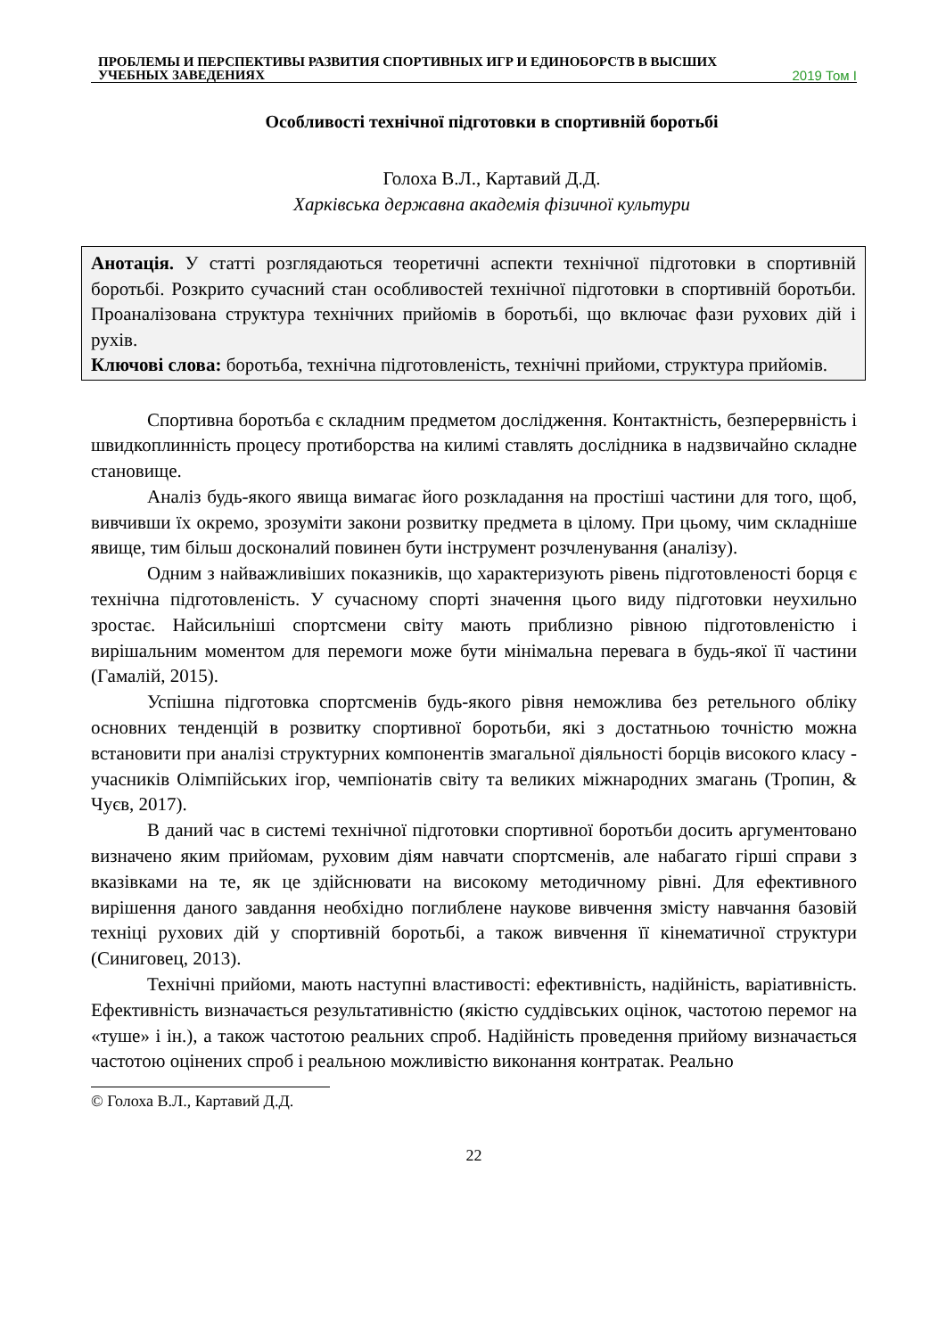ПРОБЛЕМЫ И ПЕРСПЕКТИВЫ РАЗВИТИЯ СПОРТИВНЫХ ИГР И ЕДИНОБОРСТВ В ВЫСШИХ
УЧЕБНЫХ ЗАВЕДЕНИЯХ 2019 Том I
Особливості технічної підготовки в спортивній боротьбі
Голоха В.Л., Картавий Д.Д.
Харківська державна академія фізичної культури
Анотація. У статті розглядаються теоретичні аспекти технічної підготовки в спортивній боротьбі. Розкрито сучасний стан особливостей технічної підготовки в спортивній боротьби. Проаналізована структура технічних прийомів в боротьбі, що включає фази рухових дій і рухів.
Ключові слова: боротьба, технічна підготовленість, технічні прийоми, структура прийомів.
Спортивна боротьба є складним предметом дослідження. Контактність, безперервність і швидкоплинність процесу протиборства на килимі ставлять дослідника в надзвичайно складне становище.
Аналіз будь-якого явища вимагає його розкладання на простіші частини для того, щоб, вивчивши їх окремо, зрозуміти закони розвитку предмета в цілому. При цьому, чим складніше явище, тим більш досконалий повинен бути інструмент розчленування (аналізу).
Одним з найважливіших показників, що характеризують рівень підготовленості борця є технічна підготовленість. У сучасному спорті значення цього виду підготовки неухильно зростає. Найсильніші спортсмени світу мають приблизно рівною підготовленістю і вирішальним моментом для перемоги може бути мінімальна перевага в будь-якої її частини (Гамалій, 2015).
Успішна підготовка спортсменів будь-якого рівня неможлива без ретельного обліку основних тенденцій в розвитку спортивної боротьби, які з достатньою точністю можна встановити при аналізі структурних компонентів змагальної діяльності борців високого класу - учасників Олімпійських ігор, чемпіонатів світу та великих міжнародних змагань (Тропин, & Чуєв, 2017).
В даний час в системі технічної підготовки спортивної боротьби досить аргументовано визначено яким прийомам, руховим діям навчати спортсменів, але набагато гірші справи з вказівками на те, як це здійснювати на високому методичному рівні. Для ефективного вирішення даного завдання необхідно поглиблене наукове вивчення змісту навчання базовій техніці рухових дій у спортивній боротьбі, а також вивчення її кінематичної структури (Синиговец, 2013).
Технічні прийоми, мають наступні властивості: ефективність, надійність, варіативність. Ефективність визначається результативністю (якістю суддівських оцінок, частотою перемог на «туше» і ін.), а також частотою реальних спроб. Надійність проведення прийому визначається частотою оцінених спроб і реальною можливістю виконання контратак. Реально
© Голоха В.Л., Картавий Д.Д.
22